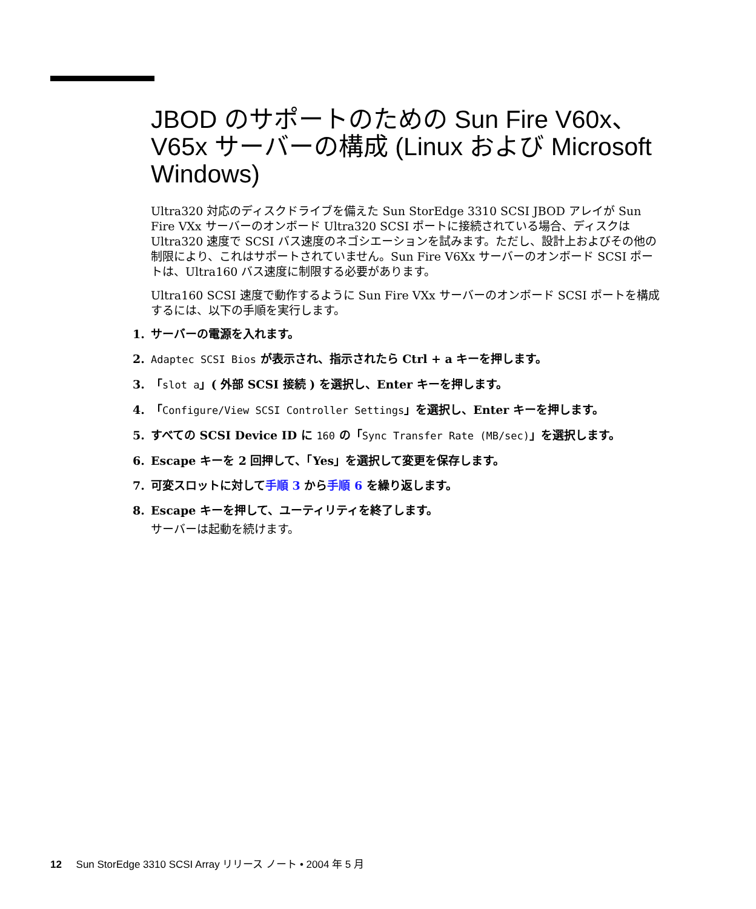JBOD のサポートのための Sun Fire V60x、V65x サーバーの構成 (Linux および Microsoft Windows)
Ultra320 対応のディスクドライブを備えた Sun StorEdge 3310 SCSI JBOD アレイが Sun Fire VXx サーバーのオンボード Ultra320 SCSI ポートに接続されている場合、ディスクは Ultra320 速度で SCSI バス速度のネゴシエーションを試みます。ただし、設計上およびその他の制限により、これはサポートされていません。Sun Fire V6Xx サーバーのオンボード SCSI ポートは、Ultra160 バス速度に制限する必要があります。
Ultra160 SCSI 速度で動作するように Sun Fire VXx サーバーのオンボード SCSI ポートを構成するには、以下の手順を実行します。
1. サーバーの電源を入れます。
2. Adaptec SCSI Bios が表示され、指示されたら Ctrl + a キーを押します。
3. 「slot a」( 外部 SCSI 接続 ) を選択し、Enter キーを押します。
4. 「Configure/View SCSI Controller Settings」を選択し、Enter キーを押します。
5. すべての SCSI Device ID に 160 の「Sync Transfer Rate (MB/sec)」を選択します。
6. Escape キーを 2 回押して、「Yes」を選択して変更を保存します。
7. 可変スロットに対して手順 3 から手順 6 を繰り返します。
8. Escape キーを押して、ユーティリティを終了します。
サーバーは起動を続けます。
12 Sun StorEdge 3310 SCSI Array リリース ノート • 2004 年 5 月